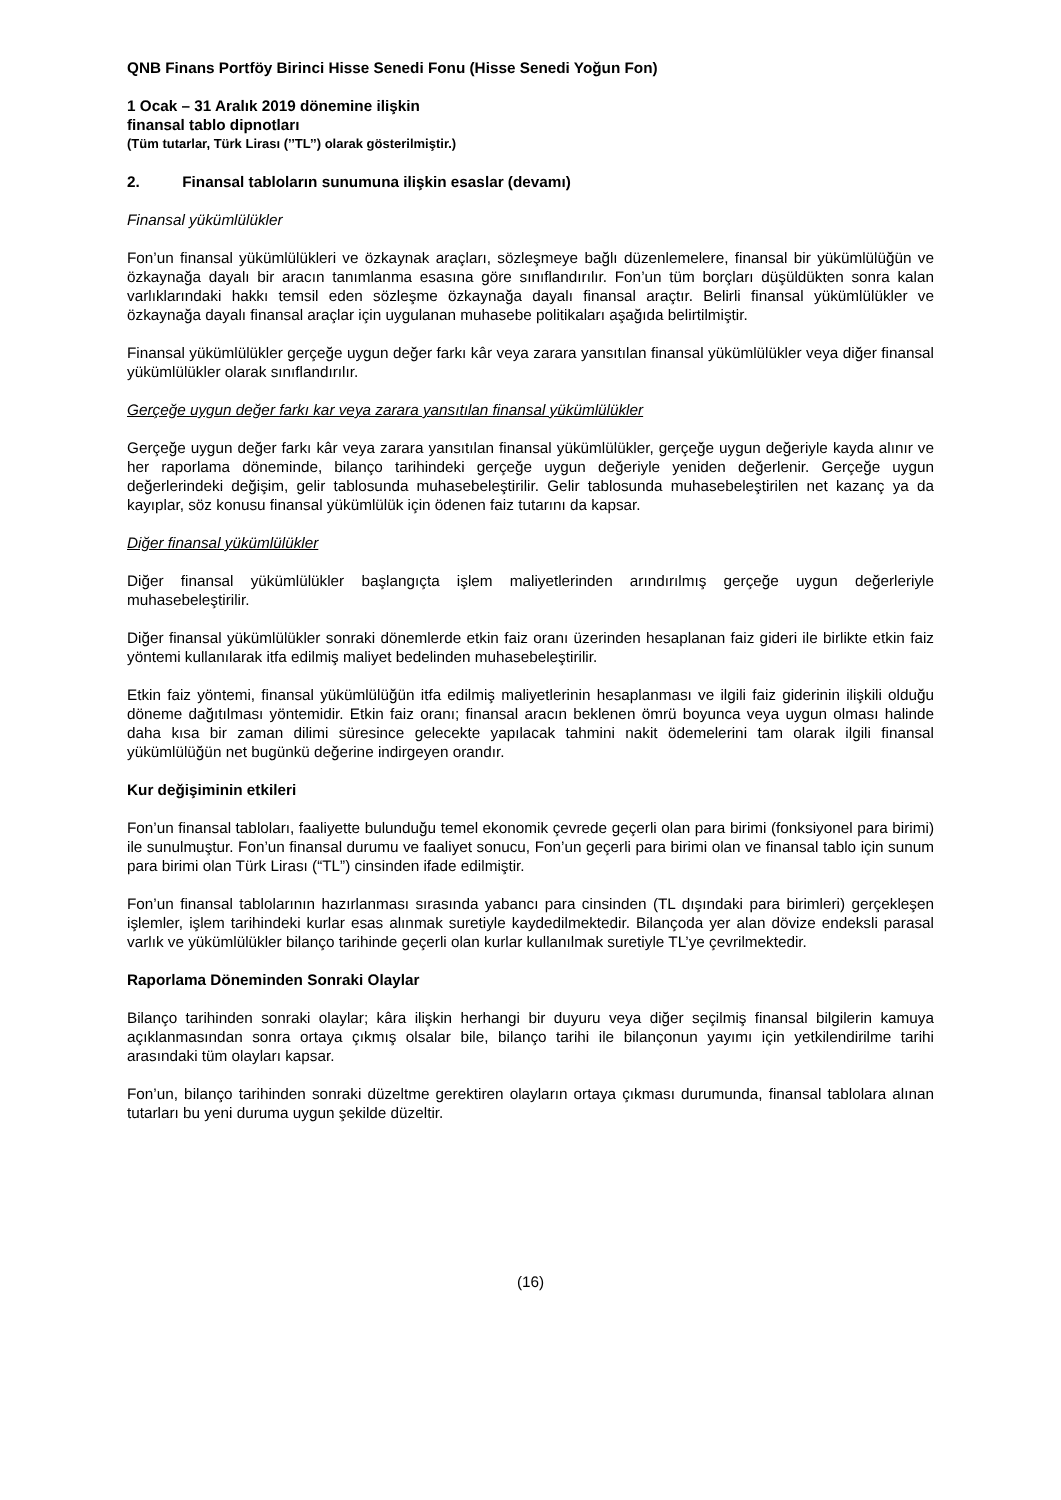QNB Finans Portföy Birinci Hisse Senedi Fonu (Hisse Senedi Yoğun Fon)
1 Ocak – 31 Aralık 2019 dönemine ilişkin
finansal tablo dipnotları
(Tüm tutarlar, Türk Lirası (’’TL’’) olarak gösterilmiştir.)
2. Finansal tabloların sunumuna ilişkin esaslar (devamı)
Finansal yükümlülükler
Fon’un finansal yükümlülükleri ve özkaynak araçları, sözleşmeye bağlı düzenlemelere, finansal bir yükümlülüğün ve özkaynağa dayalı bir aracın tanımlanma esasına göre sınıflandırılır. Fon’un tüm borçları düşüldükten sonra kalan varlıklarındaki hakkı temsil eden sözleşme özkaynağa dayalı finansal araçtır. Belirli finansal yükümlülükler ve özkaynağa dayalı finansal araçlar için uygulanan muhasebe politikaları aşağıda belirtilmiştir.
Finansal yükümlülükler gerçeğe uygun değer farkı kâr veya zarara yansıtılan finansal yükümlülükler veya diğer finansal yükümlülükler olarak sınıflandırılır.
Gerçeğe uygun değer farkı kar veya zarara yansıtılan finansal yükümlülükler
Gerçeğe uygun değer farkı kâr veya zarara yansıtılan finansal yükümlülükler, gerçeğe uygun değeriyle kayda alınır ve her raporlama döneminde, bilanço tarihindeki gerçeğe uygun değeriyle yeniden değerlenir. Gerçeğe uygun değerlerindeki değişim, gelir tablosunda muhasebeleştirilir. Gelir tablosunda muhasebeleştirilen net kazanç ya da kayıplar, söz konusu finansal yükümlülük için ödenen faiz tutarını da kapsar.
Diğer finansal yükümlülükler
Diğer finansal yükümlülükler başlangıçta işlem maliyetlerinden arındırılmış gerçeğe uygun değerleriyle muhasebeleştirilir.
Diğer finansal yükümlülükler sonraki dönemlerde etkin faiz oranı üzerinden hesaplanan faiz gideri ile birlikte etkin faiz yöntemi kullanılarak itfa edilmiş maliyet bedelinden muhasebeleştirilir.
Etkin faiz yöntemi, finansal yükümlülüğün itfa edilmiş maliyetlerinin hesaplanması ve ilgili faiz giderinin ilişkili olduğu döneme dağıtılması yöntemidir. Etkin faiz oranı; finansal aracın beklenen ömrü boyunca veya uygun olması halinde daha kısa bir zaman dilimi süresince gelecekte yapılacak tahmini nakit ödemelerini tam olarak ilgili finansal yükümlülüğün net bugünkü değerine indirgeyen orandır.
Kur değişiminin etkileri
Fon’un finansal tabloları, faaliyette bulunduğu temel ekonomik çevrede geçerli olan para birimi (fonksiyonel para birimi) ile sunulmuştur. Fon’un finansal durumu ve faaliyet sonucu, Fon’un geçerli para birimi olan ve finansal tablo için sunum para birimi olan Türk Lirası (“TL”) cinsinden ifade edilmiştir.
Fon’un finansal tablolarının hazırlanması sırasında yabancı para cinsinden (TL dışındaki para birimleri) gerçekleşen işlemler, işlem tarihindeki kurlar esas alınmak suretiyle kaydedilmektedir. Bilançoda yer alan dövize endeksli parasal varlık ve yükümlülükler bilanço tarihinde geçerli olan kurlar kullanılmak suretiyle TL’ye çevrilmektedir.
Raporlama Döneminden Sonraki Olaylar
Bilanço tarihinden sonraki olaylar; kâra ilişkin herhangi bir duyuru veya diğer seçilmiş finansal bilgilerin kamuya açıklanmasından sonra ortaya çıkmış olsalar bile, bilanço tarihi ile bilançonun yayımı için yetkilendirilme tarihi arasındaki tüm olayları kapsar.
Fon’un, bilanço tarihinden sonraki düzeltme gerektiren olayların ortaya çıkması durumunda, finansal tablolara alınan tutarları bu yeni duruma uygun şekilde düzeltir.
(16)